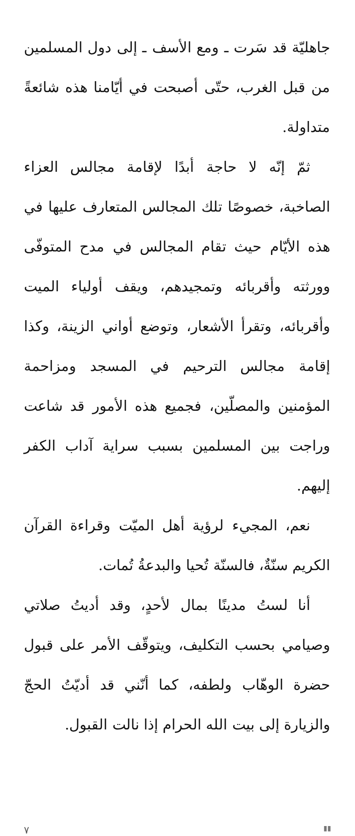جاهليّة قد سَرت ـ ومع الأسف ـ إلى دول المسلمين من قبل الغرب، حتّى أصبحت في أيّامنا هذه شائعةً متداولة.
ثمّ إنّه لا حاجة أبدًا لإقامة مجالس العزاء الصاخبة، خصوصًا تلك المجالس المتعارف عليها في هذه الأيّام حيث تقام المجالس في مدح المتوفّى وورثته وأقربائه وتمجيدهم، ويقف أولياء الميت وأقربائه، وتقرأ الأشعار، وتوضع أواني الزينة، وكذا إقامة مجالس الترحيم في المسجد ومزاحمة المؤمنين والمصلّين، فجميع هذه الأمور قد شاعت وراجت بين المسلمين بسبب سراية آداب الكفر إليهم.
نعم، المجيء لرؤية أهل الميّت وقراءة القرآن الكريم سنّةٌ، فالسنّة تُحيا والبدعةُ تُمات.
أنا لستُ مدينًا بمال لأحدٍ، وقد أديتُ صلاتي وصيامي بحسب التكليف، ويتوقّف الأمر على قبول حضرة الوهّاب ولطفه، كما أنّني قد أديّتُ الحجّ والزيارة إلى بيت الله الحرام إذا نالت القبول.
٧ ▮▮